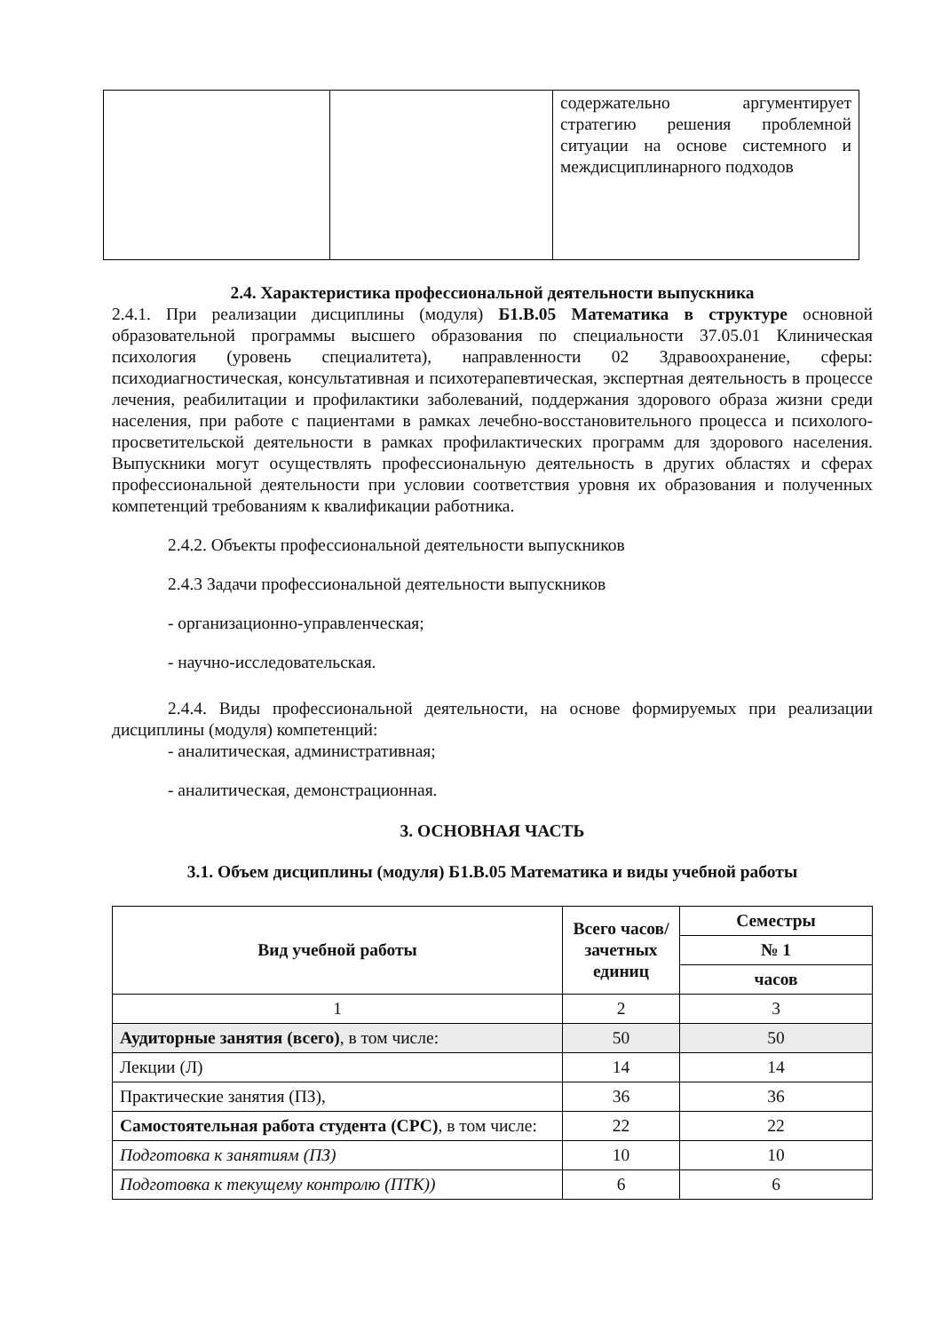| | | содержательно аргументирует стратегию решения проблемной ситуации на основе системного и междисциплинарного подходов |
2.4. Характеристика профессиональной деятельности выпускника
2.4.1. При реализации дисциплины (модуля) Б1.В.05 Математика в структуре основной образовательной программы высшего образования по специальности 37.05.01 Клиническая психология (уровень специалитета), направленности 02 Здравоохранение, сферы: психодиагностическая, консультативная и психотерапевтическая, экспертная деятельность в процессе лечения, реабилитации и профилактики заболеваний, поддержания здорового образа жизни среди населения, при работе с пациентами в рамках лечебно-восстановительного процесса и психолого-просветительской деятельности в рамках профилактических программ для здорового населения. Выпускники могут осуществлять профессиональную деятельность в других областях и сферах профессиональной деятельности при условии соответствия уровня их образования и полученных компетенций требованиям к квалификации работника.
2.4.2. Объекты профессиональной деятельности выпускников
2.4.3 Задачи профессиональной деятельности выпускников
- организационно-управленческая;
- научно-исследовательская.
2.4.4. Виды профессиональной деятельности, на основе формируемых при реализации дисциплины (модуля) компетенций:
- аналитическая, административная;
- аналитическая, демонстрационная.
3. ОСНОВНАЯ ЧАСТЬ
3.1. Объем дисциплины (модуля) Б1.В.05 Математика и виды учебной работы
| Вид учебной работы | Всего часов/ зачетных единиц | Семестры |
| --- | --- | --- |
| | | № 1 |
| | | часов |
| 1 | 2 | 3 |
| Аудиторные занятия (всего) , в том числе: | 50 | 50 |
| Лекции (Л) | 14 | 14 |
| Практические занятия (ПЗ), | 36 | 36 |
| Самостоятельная работа студента (СРС) , в том числе: | 22 | 22 |
| Подготовка к занятиям (ПЗ) | 10 | 10 |
| Подготовка к текущему контролю (ПТК)) | 6 | 6 |